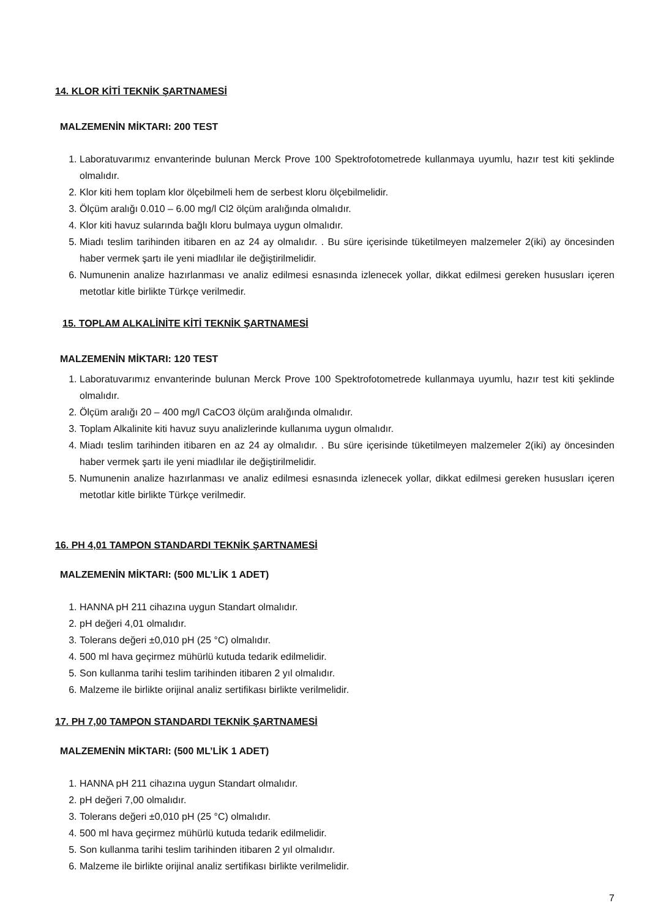14. KLOR KİTİ TEKNİK ŞARTNAMESİ
MALZEMENİN MİKTARI: 200 TEST
1. Laboratuvarımız envanterinde bulunan Merck Prove 100 Spektrofotometrede kullanmaya uyumlu, hazır test kiti şeklinde olmalıdır.
2. Klor kiti hem toplam klor ölçebilmeli hem de serbest kloru ölçebilmelidir.
3. Ölçüm aralığı 0.010 – 6.00 mg/l Cl2 ölçüm aralığında olmalıdır.
4. Klor kiti havuz sularında bağlı kloru bulmaya uygun olmalıdır.
5. Miadı teslim tarihinden itibaren en az 24 ay olmalıdır. . Bu süre içerisinde tüketilmeyen malzemeler 2(iki) ay öncesinden haber vermek şartı ile yeni miadlılar ile değiştirilmelidir.
6. Numunenin analize hazırlanması ve analiz edilmesi esnasında izlenecek yollar, dikkat edilmesi gereken hususları içeren metotlar kitle birlikte Türkçe verilmedir.
15. TOPLAM ALKALİNİTE KİTİ TEKNİK ŞARTNAMESİ
MALZEMENİN MİKTARI: 120 TEST
1. Laboratuvarımız envanterinde bulunan Merck Prove 100 Spektrofotometrede kullanmaya uyumlu, hazır test kiti şeklinde olmalıdır.
2. Ölçüm aralığı 20 – 400 mg/l CaCO3 ölçüm aralığında olmalıdır.
3. Toplam Alkalinite kiti havuz suyu analizlerinde kullanıma uygun olmalıdır.
4. Miadı teslim tarihinden itibaren en az 24 ay olmalıdır. . Bu süre içerisinde tüketilmeyen malzemeler 2(iki) ay öncesinden haber vermek şartı ile yeni miadlılar ile değiştirilmelidir.
5. Numunenin analize hazırlanması ve analiz edilmesi esnasında izlenecek yollar, dikkat edilmesi gereken hususları içeren metotlar kitle birlikte Türkçe verilmedir.
16. PH 4,01 TAMPON STANDARDI TEKNİK ŞARTNAMESİ
MALZEMENİN MİKTARI: (500 ML’LİK 1 ADET)
1. HANNA pH 211 cihazına uygun Standart olmalıdır.
2. pH değeri 4,01 olmalıdır.
3. Tolerans değeri ±0,010 pH (25 °C) olmalıdır.
4. 500 ml hava geçirmez mühürlü kutuda tedarik edilmelidir.
5. Son kullanma tarihi teslim tarihinden itibaren 2 yıl olmalıdır.
6. Malzeme ile birlikte orijinal analiz sertifikası birlikte verilmelidir.
17. PH 7,00 TAMPON STANDARDI TEKNİK ŞARTNAMESİ
MALZEMENİN MİKTARI: (500 ML’LİK 1 ADET)
1. HANNA pH 211 cihazına uygun Standart olmalıdır.
2. pH değeri 7,00 olmalıdır.
3. Tolerans değeri ±0,010 pH (25 °C) olmalıdır.
4. 500 ml hava geçirmez mühürlü kutuda tedarik edilmelidir.
5. Son kullanma tarihi teslim tarihinden itibaren 2 yıl olmalıdır.
6. Malzeme ile birlikte orijinal analiz sertifikası birlikte verilmelidir.
7